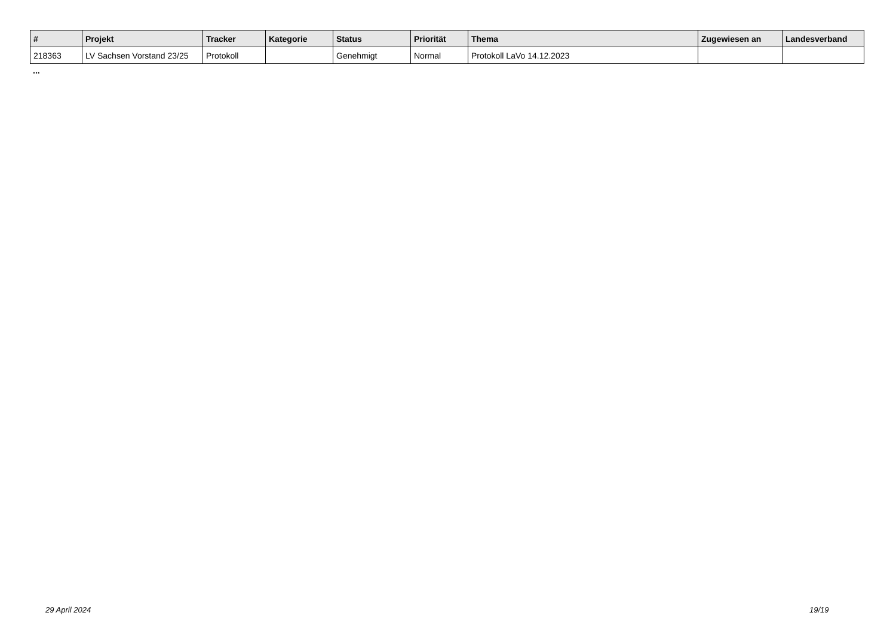| # | Projekt | Tracker | Kategorie | Status | Priorität | Thema | Zugewiesen an | Landesverband |
| --- | --- | --- | --- | --- | --- | --- | --- | --- |
| 218363 | LV Sachsen Vorstand 23/25 | Protokoll | | Genehmigt | Normal | Protokoll LaVo 14.12.2023 | | |
...
29 April 2024 19/19